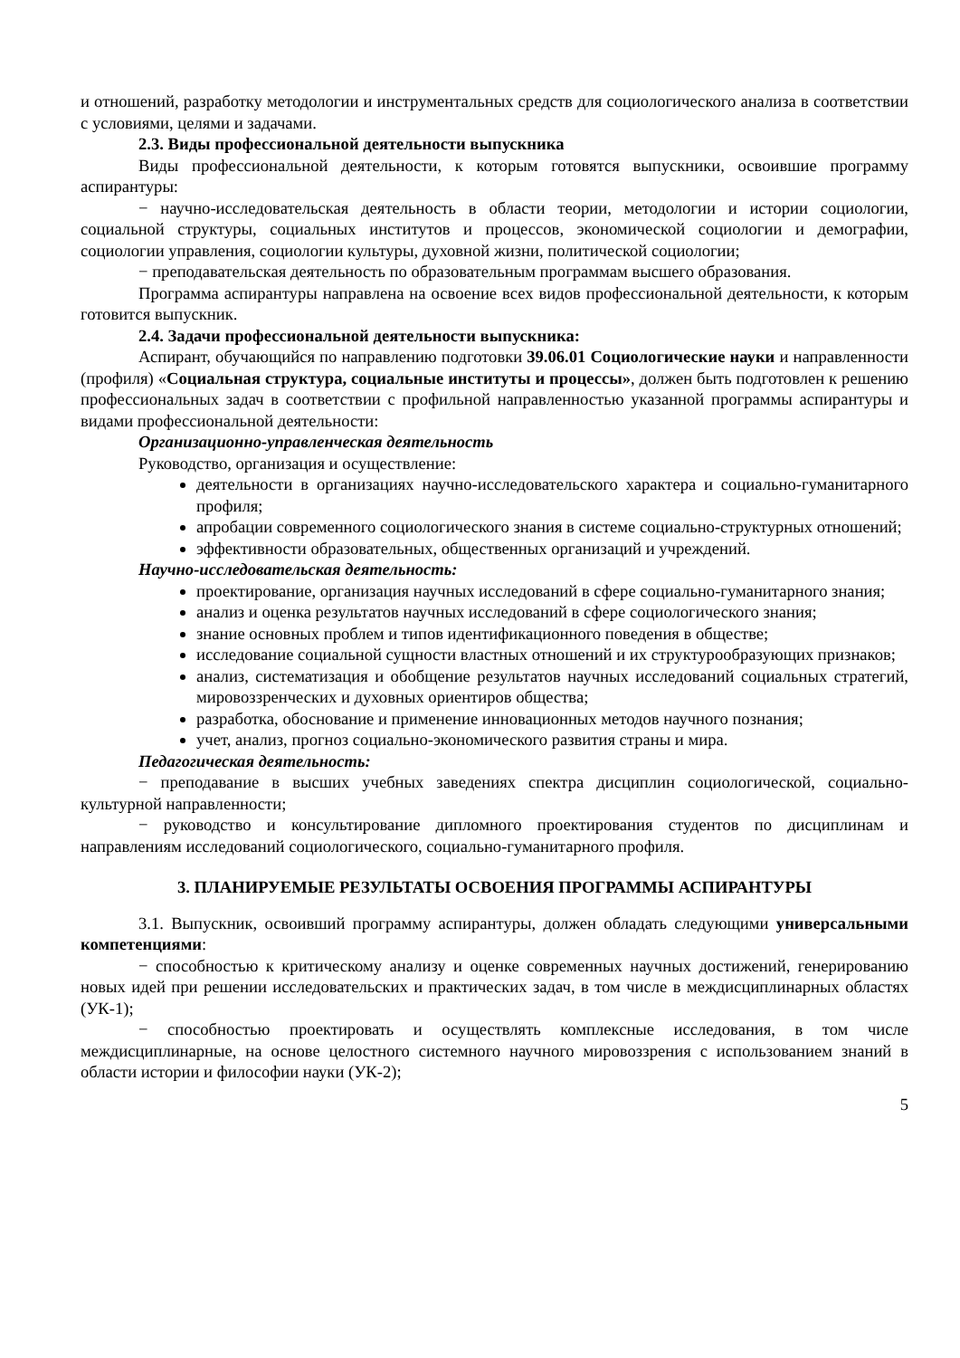и отношений, разработку методологии и инструментальных средств для социологического анализа в соответствии с условиями, целями и задачами.
2.3. Виды профессиональной деятельности выпускника
Виды профессиональной деятельности, к которым готовятся выпускники, освоившие программу аспирантуры:
− научно-исследовательская деятельность в области теории, методологии и истории социологии, социальной структуры, социальных институтов и процессов, экономической социологии и демографии, социологии управления, социологии культуры, духовной жизни, политической социологии;
− преподавательская деятельность по образовательным программам высшего образования.
Программа аспирантуры направлена на освоение всех видов профессиональной деятельности, к которым готовится выпускник.
2.4. Задачи профессиональной деятельности выпускника:
Аспирант, обучающийся по направлению подготовки 39.06.01 Социологические науки и направленности (профиля) «Социальная структура, социальные институты и процессы», должен быть подготовлен к решению профессиональных задач в соответствии с профильной направленностью указанной программы аспирантуры и видами профессиональной деятельности:
Организационно-управленческая деятельность
Руководство, организация и осуществление:
деятельности в организациях научно-исследовательского характера и социально-гуманитарного профиля;
апробации современного социологического знания в системе социально-структурных отношений;
эффективности образовательных, общественных организаций и учреждений.
Научно-исследовательская деятельность:
проектирование, организация научных исследований в сфере социально-гуманитарного знания;
анализ и оценка результатов научных исследований в сфере социологического знания;
знание основных проблем и типов идентификационного поведения в обществе;
исследование социальной сущности властных отношений и их структурообразующих признаков;
анализ, систематизация и обобщение результатов научных исследований социальных стратегий, мировоззренческих и духовных ориентиров общества;
разработка, обоснование и применение инновационных методов научного познания;
учет, анализ, прогноз социально-экономического развития страны и мира.
Педагогическая деятельность:
− преподавание в высших учебных заведениях спектра дисциплин социологической, социально-культурной направленности;
− руководство и консультирование дипломного проектирования студентов по дисциплинам и направлениям исследований социологического, социально-гуманитарного профиля.
3. ПЛАНИРУЕМЫЕ РЕЗУЛЬТАТЫ ОСВОЕНИЯ ПРОГРАММЫ АСПИРАНТУРЫ
3.1. Выпускник, освоивший программу аспирантуры, должен обладать следующими универсальными компетенциями:
− способностью к критическому анализу и оценке современных научных достижений, генерированию новых идей при решении исследовательских и практических задач, в том числе в междисциплинарных областях (УК-1);
− способностью проектировать и осуществлять комплексные исследования, в том числе междисциплинарные, на основе целостного системного научного мировоззрения с использованием знаний в области истории и философии науки (УК-2);
5